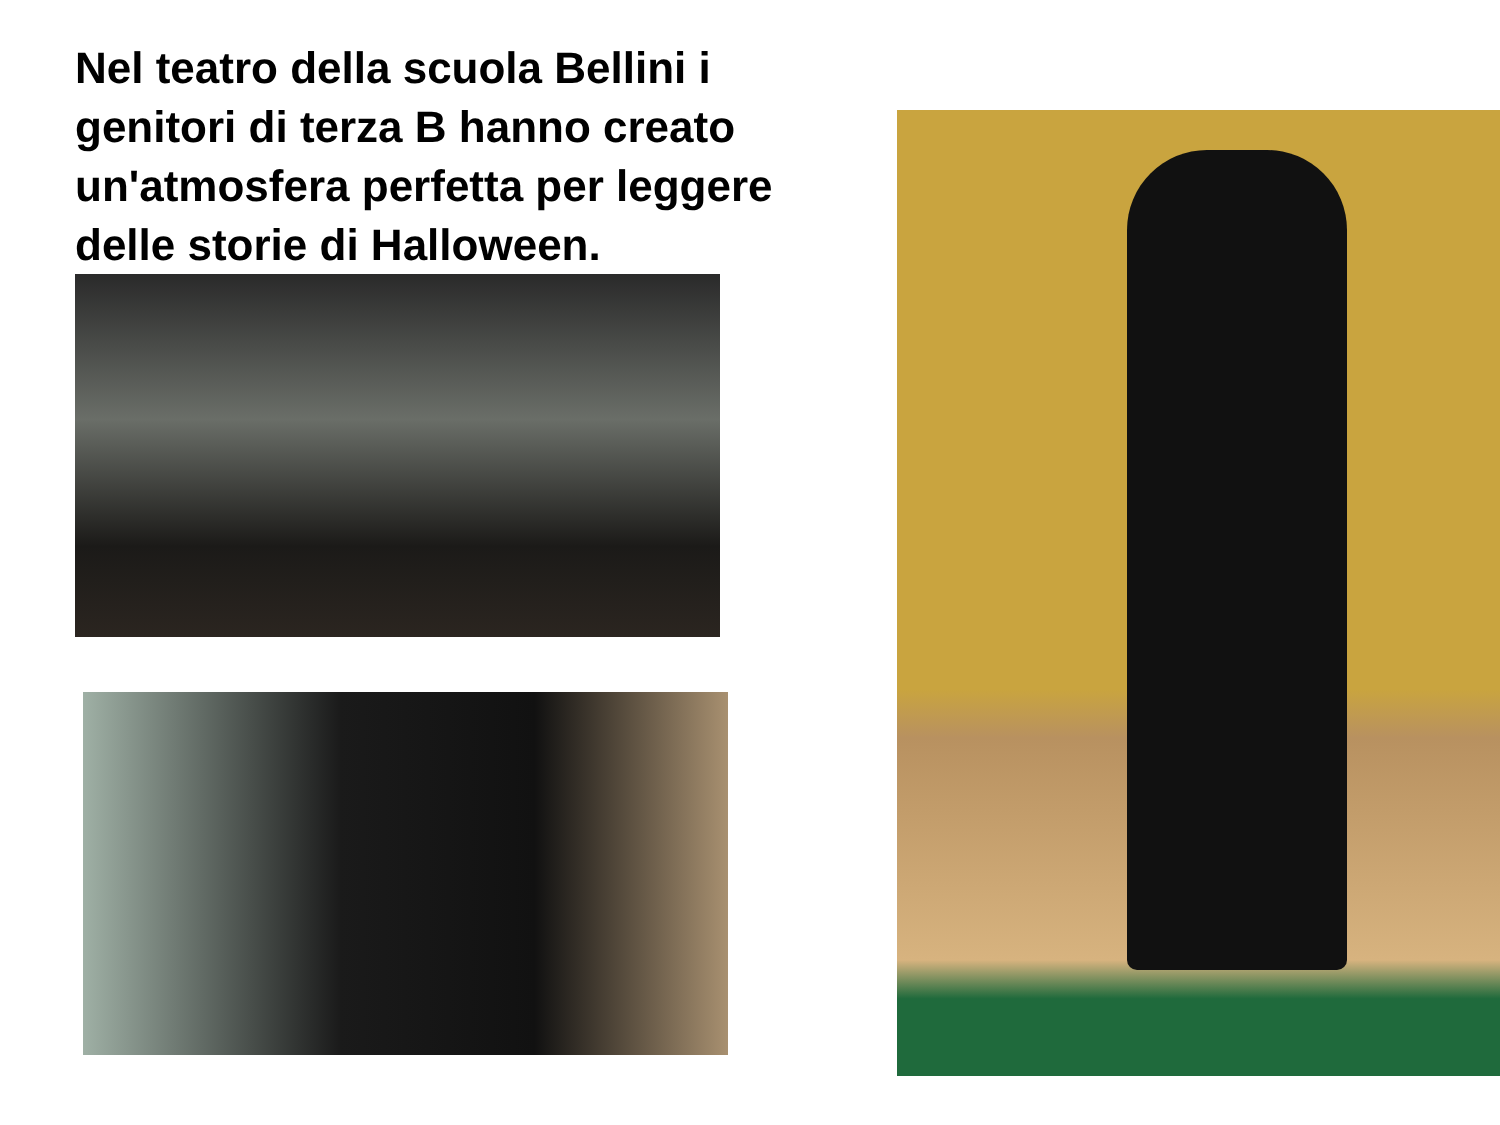Nel teatro della scuola Bellini i genitori di terza B hanno creato un'atmosfera perfetta per leggere delle storie di Halloween.